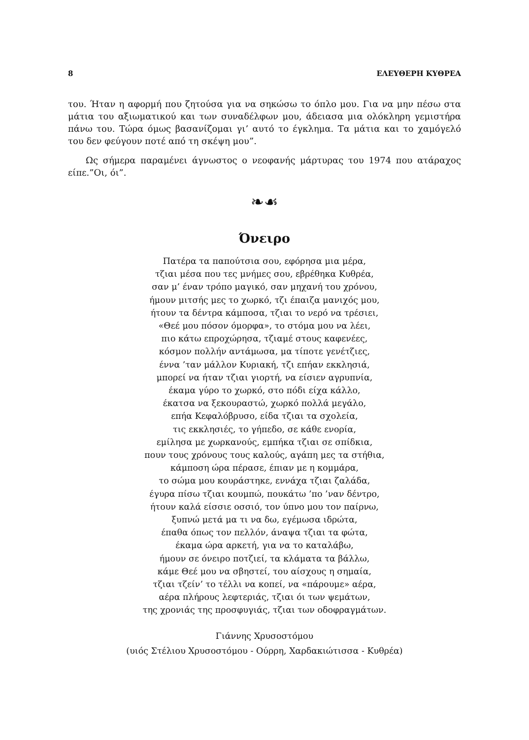8 ΕΛΕΥΘΕΡΗ ΚΥΘΡΕΑ
του. Ήταν η αφορμή που ζητούσα για να σηκώσω το όπλο μου. Για να μην πέσω στα μάτια του αξιωματικού και των συναδέλφων μου, άδειασα μια ολόκληρη γεμιστήρα πάνω του. Τώρα όμως βασανίζομαι γι’ αυτό το έγκλημα. Τα μάτια και το χαμόγελό του δεν φεύγουν ποτέ από τη σκέψη μου”.
Ως σήμερα παραμένει άγνωστος ο νεοφανής μάρτυρας του 1974 που ατάραχος είπε.”Οι, όι”.
❧☙
Όνειρο
Πατέρα τα παπούτσια σου, εφόρησα μια μέρα,
τζιαι μέσα που τες μνήμες σου, εβρέθηκα Κυθρέα,
σαν μ’ έναν τρόπο μαγικό, σαν μηχανή του χρόνου,
ήμουν μιτσής μες το χωρκό, τζι έπαιζα μανιχός μου,
ήτουν τα δέντρα κάμποσα, τζιαι το νερό να τρέσιει,
«Θεέ μου πόσον όμορφα», το στόμα μου να λέει,
πιο κάτω επροχώρησα, τζιαμέ στους καφενέες,
κόσμον πολλήν αντάμωσα, μα τίποτε γενέτζιες,
έννα ’ταν μάλλον Κυριακή, τζι επήαν εκκλησιά,
μπορεί να ήταν τζιαι γιορτή, να είσιεν αγρυπνία,
έκαμα γύρο το χωρκό, στο πόδι είχα κάλλο,
έκατσα να ξεκουραστώ, χωρκό πολλά μεγάλο,
επήα Κεφαλόβρυσο, είδα τζιαι τα σχολεία,
τις εκκλησιές, το γήπεδο, σε κάθε ενορία,
εμίλησα με χωρκανούς, εμπήκα τζιαι σε σπίδκια,
πουν τους χρόνους τους καλούς, αγάπη μες τα στήθια,
κάμποση ώρα πέρασε, έπιαν με η κομμάρα,
το σώμα μου κουράστηκε, εννάχα τζιαι ζαλάδα,
έγυρα πίσω τζιαι κουμπώ, πουκάτω ’πο ’ναν δέντρο,
ήτουν καλά είσσιε οσσιό, τον ύπνο μου τον παίρνω,
ξυπνώ μετά μα τι να δω, εγέμωσα ιδρώτα,
έπαθα όπως τον πελλόν, άναψα τζιαι τα φώτα,
έκαμα ώρα αρκετή, για να το καταλάβω,
ήμουν σε όνειρο ποτζιεί, τα κλάματα τα βάλλω,
κάμε Θεέ μου να σβηστεί, του αίσχους η σημαία,
τζιαι τζείν’ το τέλλι να κοπεί, να «πάρουμε» αέρα,
αέρα πλήρους λεφτεριάς, τζιαι όι των ψεμάτων,
της χρονιάς της προσφυγιάς, τζιαι των οδοφραγμάτων.
Γιάννης Χρυσοστόμου
(υιός Στέλιου Χρυσοστόμου - Ούρρη, Χαρδακιώτισσα - Κυθρέα)